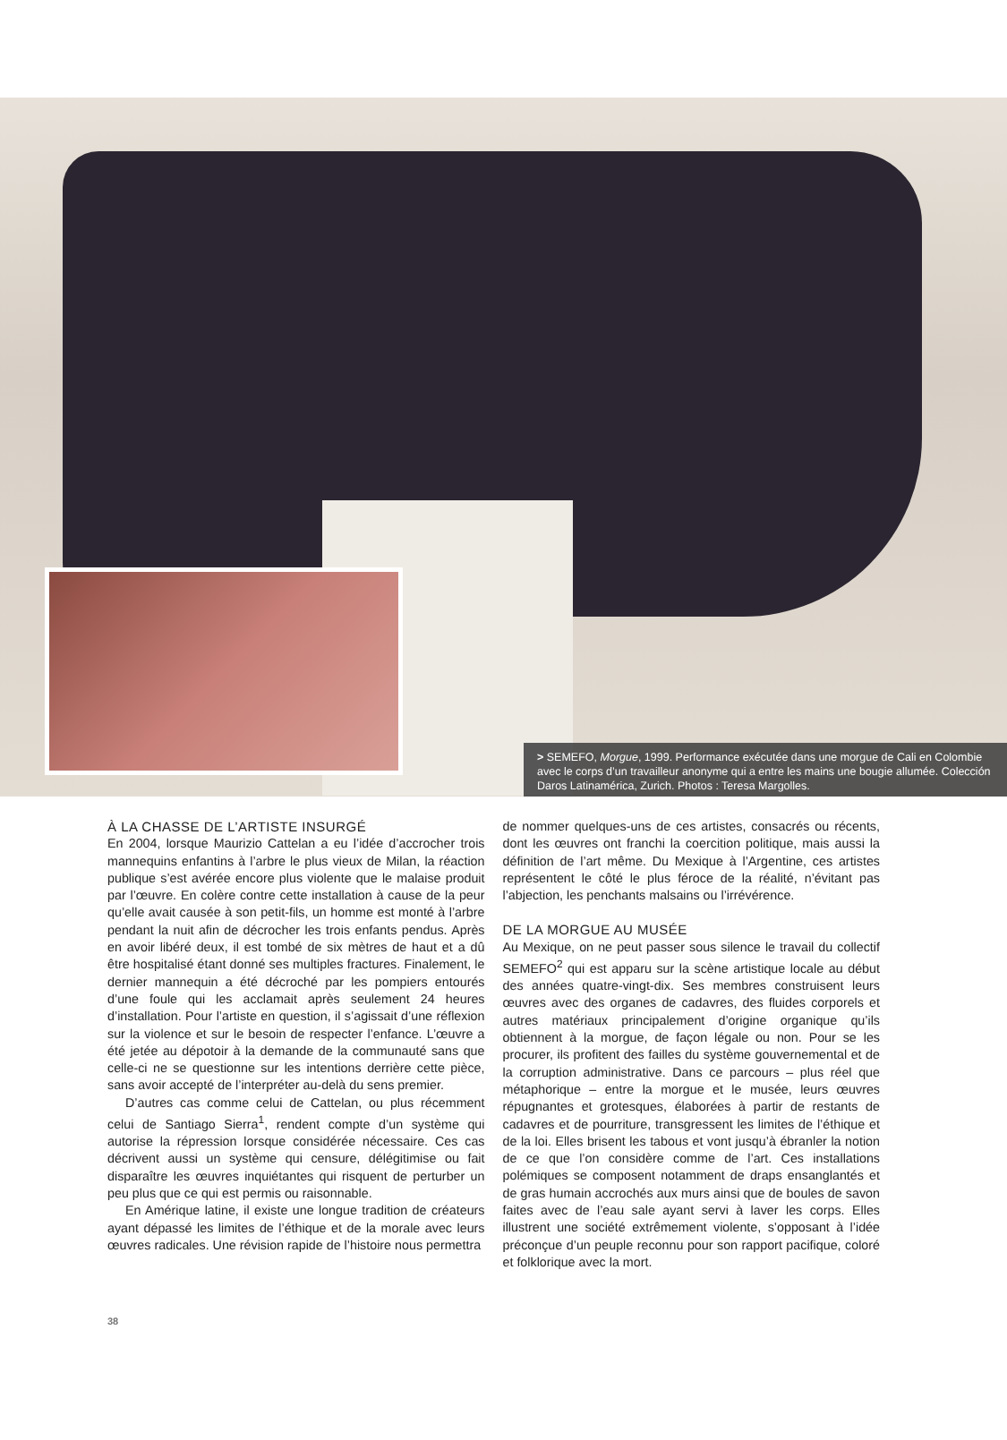> SEMEFO, Morgue, 1999. Performance exécutée dans une morgue de Cali en Colombie avec le corps d’un travailleur anonyme qui a entre les mains une bougie allumée. Colección Daros Latinamérica, Zurich. Photos : Teresa Margolles.
À LA CHASSE DE L’ARTISTE INSURGÉ
En 2004, lorsque Maurizio Cattelan a eu l’idée d’accrocher trois mannequins enfantins à l’arbre le plus vieux de Milan, la réaction publique s’est avérée encore plus violente que le malaise produit par l’œuvre. En colère contre cette installation à cause de la peur qu’elle avait causée à son petit-fils, un homme est monté à l’arbre pendant la nuit afin de décrocher les trois enfants pendus. Après en avoir libéré deux, il est tombé de six mètres de haut et a dû être hospitalisé étant donné ses multiples fractures. Finalement, le dernier mannequin a été décroché par les pompiers entourés d’une foule qui les acclamait après seulement 24 heures d’installation. Pour l’artiste en question, il s’agissait d’une réflexion sur la violence et sur le besoin de respecter l’enfance. L’œuvre a été jetée au dépotoir à la demande de la communauté sans que celle-ci ne se questionne sur les intentions derrière cette pièce, sans avoir accepté de l’interpréter au-delà du sens premier.
D’autres cas comme celui de Cattelan, ou plus récemment celui de Santiago Sierra<sup>1</sup>, rendent compte d’un système qui autorise la répression lorsque considérée nécessaire. Ces cas décrivent aussi un système qui censure, délégitimise ou fait disparaître les œuvres inquiétantes qui risquent de perturber un peu plus que ce qui est permis ou raisonnable.
En Amérique latine, il existe une longue tradition de créateurs ayant dépassé les limites de l’éthique et de la morale avec leurs œuvres radicales. Une révision rapide de l’histoire nous permettra
de nommer quelques-uns de ces artistes, consacrés ou récents, dont les œuvres ont franchi la coercition politique, mais aussi la définition de l’art même. Du Mexique à l’Argentine, ces artistes représentent le côté le plus féroce de la réalité, n’évitant pas l’abjection, les penchants malsains ou l’irrévérence.
DE LA MORGUE AU MUSÉE
Au Mexique, on ne peut passer sous silence le travail du collectif SEMEFO<sup>2</sup> qui est apparu sur la scène artistique locale au début des années quatre-vingt-dix. Ses membres construisent leurs œuvres avec des organes de cadavres, des fluides corporels et autres matériaux principalement d’origine organique qu’ils obtiennent à la morgue, de façon légale ou non. Pour se les procurer, ils profitent des failles du système gouvernemental et de la corruption administrative. Dans ce parcours – plus réel que métaphorique – entre la morgue et le musée, leurs œuvres répugnantes et grotesques, élaborées à partir de restants de cadavres et de pourriture, transgressent les limites de l’éthique et de la loi. Elles brisent les tabous et vont jusqu’à ébranler la notion de ce que l’on considère comme de l’art. Ces installations polémiques se composent notamment de draps ensanglantés et de gras humain accrochés aux murs ainsi que de boules de savon faites avec de l’eau sale ayant servi à laver les corps. Elles illustrent une société extrêmement violente, s’opposant à l’idée préconçue d’un peuple reconnu pour son rapport pacifique, coloré et folklorique avec la mort.
38